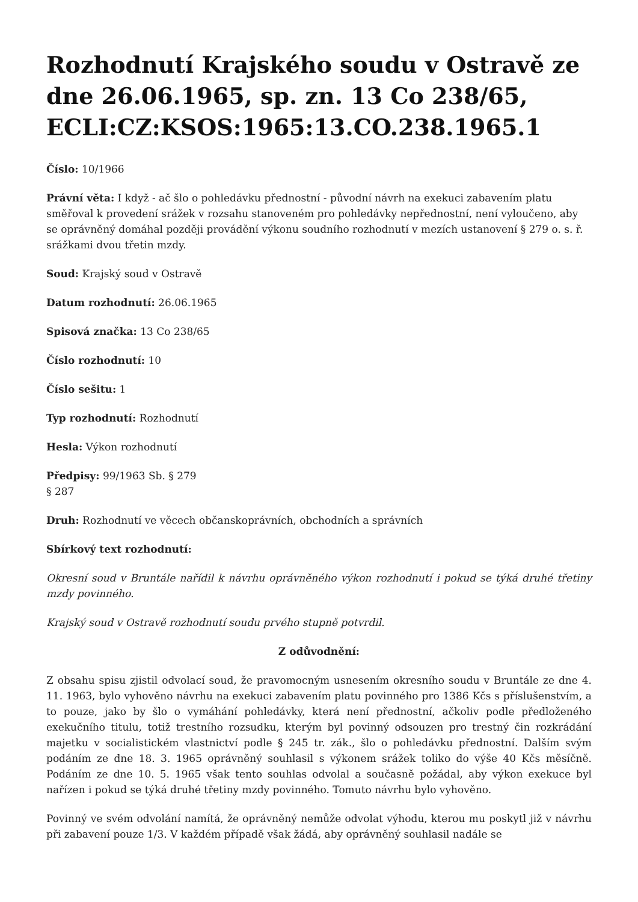Rozhodnutí Krajského soudu v Ostravě ze dne 26.06.1965, sp. zn. 13 Co 238/65, ECLI:CZ:KSOS:1965:13.CO.238.1965.1
Číslo: 10/1966
Právní věta: I když - ač šlo o pohledávku přednostní - původní návrh na exekuci zabavením platu směřoval k provedení srážek v rozsahu stanoveném pro pohledávky nepřednostní, není vyloučeno, aby se oprávněný domáhal později provádění výkonu soudního rozhodnutí v mezích ustanovení § 279 o. s. ř. srážkami dvou třetin mzdy.
Soud: Krajský soud v Ostravě
Datum rozhodnutí: 26.06.1965
Spisová značka: 13 Co 238/65
Číslo rozhodnutí: 10
Číslo sešitu: 1
Typ rozhodnutí: Rozhodnutí
Hesla: Výkon rozhodnutí
Předpisy: 99/1963 Sb. § 279
§ 287
Druh: Rozhodnutí ve věcech občanskoprávních, obchodních a správních
Sbírkový text rozhodnutí:
Okresní soud v Bruntále nařídil k návrhu oprávněného výkon rozhodnutí i pokud se týká druhé třetiny mzdy povinného.
Krajský soud v Ostravě rozhodnutí soudu prvého stupně potvrdil.
Z odůvodnění:
Z obsahu spisu zjistil odvolací soud, že pravomocným usnesením okresního soudu v Bruntále ze dne 4. 11. 1963, bylo vyhověno návrhu na exekuci zabavením platu povinného pro 1386 Kčs s příslušenstvím, a to pouze, jako by šlo o vymáhání pohledávky, která není přednostní, ačkoliv podle předloženého exekučního titulu, totiž trestního rozsudku, kterým byl povinný odsouzen pro trestný čin rozkrádání majetku v socialistickém vlastnictví podle § 245 tr. zák., šlo o pohledávku přednostní. Dalším svým podáním ze dne 18. 3. 1965 oprávněný souhlasil s výkonem srážek toliko do výše 40 Kčs měsíčně. Podáním ze dne 10. 5. 1965 však tento souhlas odvolal a současně požádal, aby výkon exekuce byl nařízen i pokud se týká druhé třetiny mzdy povinného. Tomuto návrhu bylo vyhověno.
Povinný ve svém odvolání namítá, že oprávněný nemůže odvolat výhodu, kterou mu poskytl již v návrhu při zabavení pouze 1/3. V každém případě však žádá, aby oprávněný souhlasil nadále se